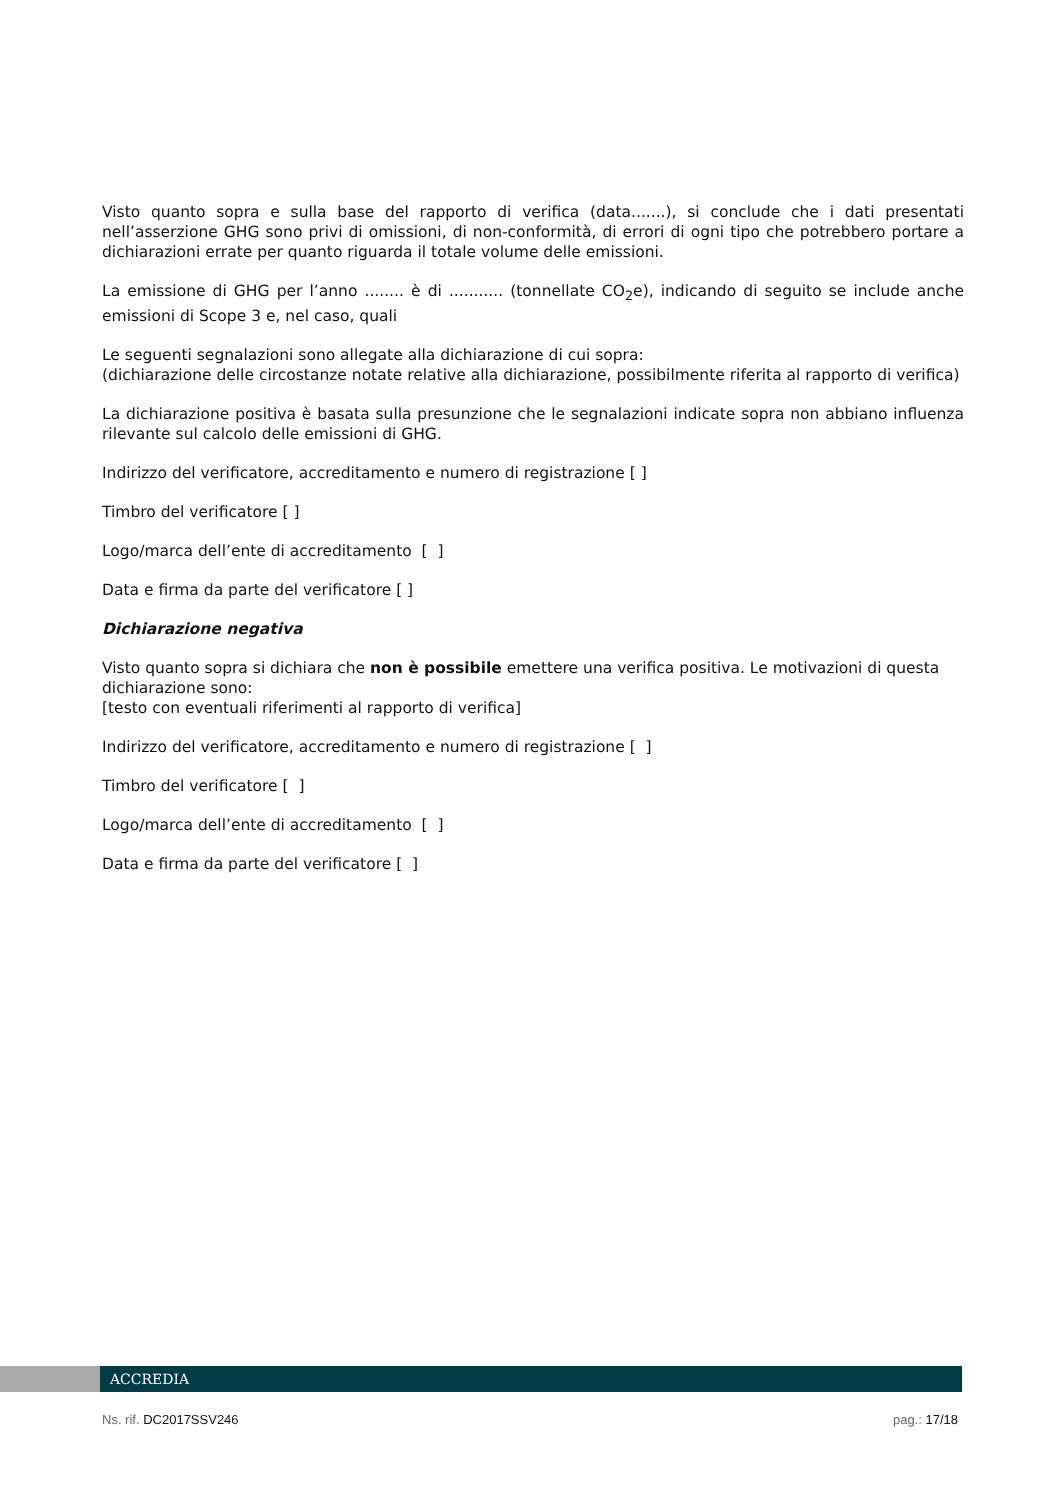Visto quanto sopra e sulla base del rapporto di verifica (data.......), si conclude che i dati presentati nell’asserzione GHG sono privi di omissioni, di non-conformità, di errori di ogni tipo che potrebbero portare a dichiarazioni errate per quanto riguarda il totale volume delle emissioni.
La emissione di GHG per l’anno ........ è di ........... (tonnellate CO<sub>2</sub>e), indicando di seguito se include anche emissioni di Scope 3 e, nel caso, quali
Le seguenti segnalazioni sono allegate alla dichiarazione di cui sopra:
(dichiarazione delle circostanze notate relative alla dichiarazione, possibilmente riferita al rapporto di verifica)
La dichiarazione positiva è basata sulla presunzione che le segnalazioni indicate sopra non abbiano influenza rilevante sul calcolo delle emissioni di GHG.
Indirizzo del verificatore, accreditamento e numero di registrazione [ ]
Timbro del verificatore [ ]
Logo/marca dell’ente di accreditamento [ ]
Data e firma da parte del verificatore [ ]
Dichiarazione negativa
Visto quanto sopra si dichiara che non è possibile emettere una verifica positiva. Le motivazioni di questa dichiarazione sono:
[testo con eventuali riferimenti al rapporto di verifica]
Indirizzo del verificatore, accreditamento e numero di registrazione [ ]
Timbro del verificatore [ ]
Logo/marca dell’ente di accreditamento [ ]
Data e firma da parte del verificatore [ ]
ACCREDIA
Ns. rif. DC2017SSV246 pag.: 17/18